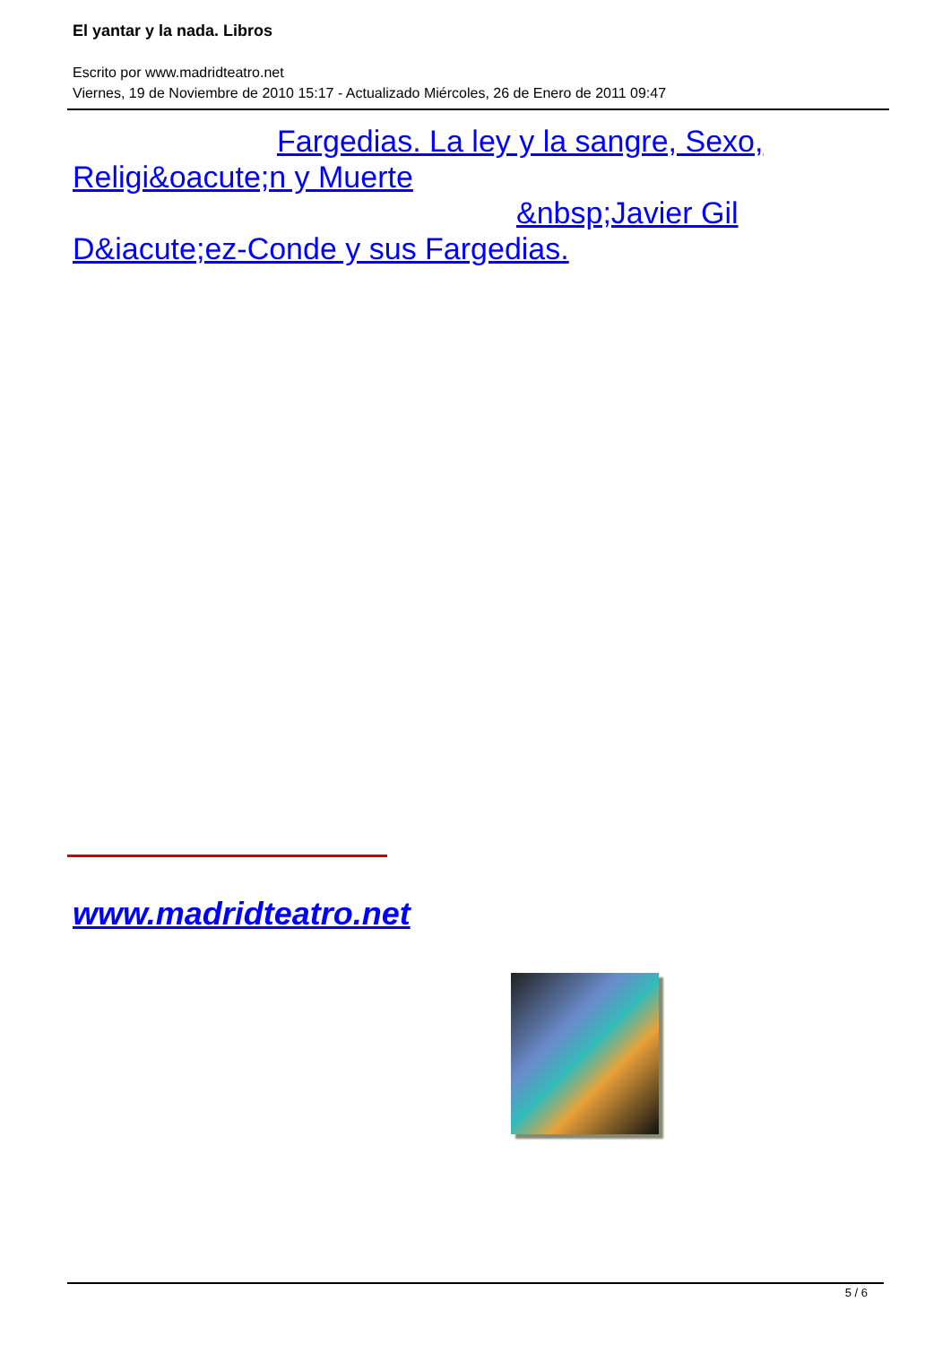El yantar y la nada. Libros
Escrito por www.madridteatro.net
Viernes, 19 de Noviembre de 2010 15:17 - Actualizado Miércoles, 26 de Enero de 2011 09:47
Fargedias. La ley y la sangre, Sexo,
Religi&oacute;n y Muerte
&nbsp;Javier Gil
D&iacute;ez-Conde y sus Fargedias.
www.madridteatro.net
5 / 6